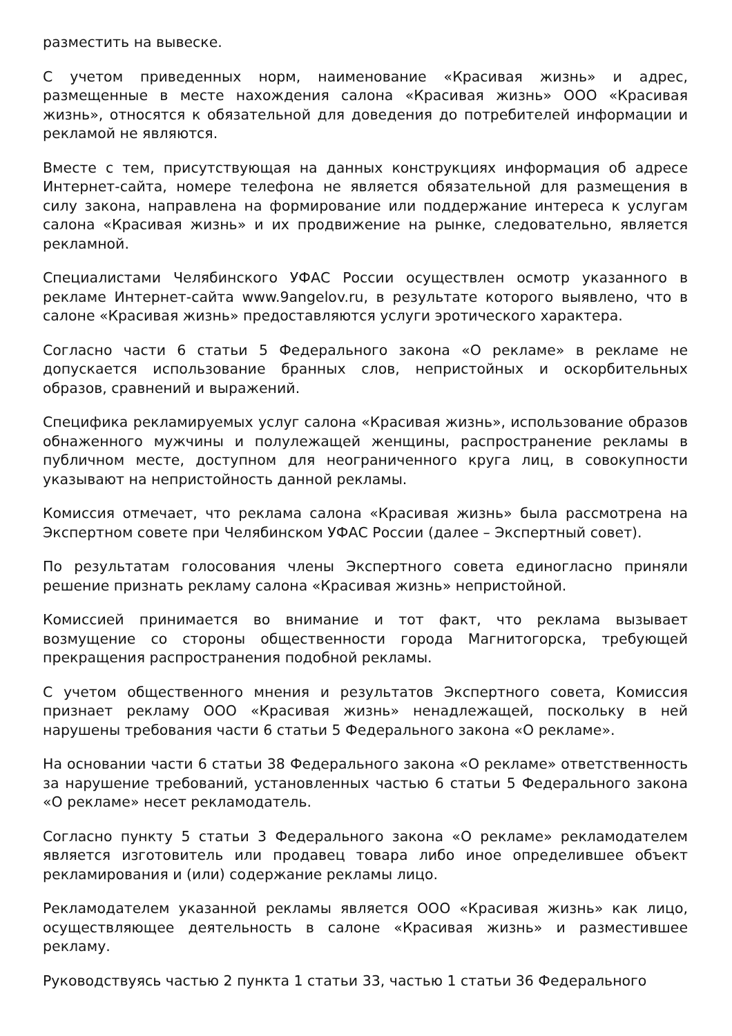разместить на вывеске.
С учетом приведенных норм, наименование «Красивая жизнь» и адрес, размещенные в месте нахождения салона «Красивая жизнь» ООО «Красивая жизнь», относятся к обязательной для доведения до потребителей информации и рекламой не являются.
Вместе с тем, присутствующая на данных конструкциях информация об адресе Интернет-сайта, номере телефона не является обязательной для размещения в силу закона, направлена на формирование или поддержание интереса к услугам салона «Красивая жизнь» и их продвижение на рынке, следовательно, является рекламной.
Специалистами Челябинского УФАС России осуществлен осмотр указанного в рекламе Интернет-сайта www.9angelov.ru, в результате которого выявлено, что в салоне «Красивая жизнь» предоставляются услуги эротического характера.
Согласно части 6 статьи 5 Федерального закона «О рекламе» в рекламе не допускается использование бранных слов, непристойных и оскорбительных образов, сравнений и выражений.
Специфика рекламируемых услуг салона «Красивая жизнь», использование образов обнаженного мужчины и полулежащей женщины, распространение рекламы в публичном месте, доступном для неограниченного круга лиц, в совокупности указывают на непристойность данной рекламы.
Комиссия отмечает, что реклама салона «Красивая жизнь» была рассмотрена на Экспертном совете при Челябинском УФАС России (далее – Экспертный совет).
По результатам голосования члены Экспертного совета единогласно приняли решение признать рекламу салона «Красивая жизнь» непристойной.
Комиссией принимается во внимание и тот факт, что реклама вызывает возмущение со стороны общественности города Магнитогорска, требующей прекращения распространения подобной рекламы.
С учетом общественного мнения и результатов Экспертного совета, Комиссия признает рекламу ООО «Красивая жизнь» ненадлежащей, поскольку в ней нарушены требования части 6 статьи 5 Федерального закона «О рекламе».
На основании части 6 статьи 38 Федерального закона «О рекламе» ответственность за нарушение требований, установленных частью 6 статьи 5 Федерального закона «О рекламе» несет рекламодатель.
Согласно пункту 5 статьи 3 Федерального закона «О рекламе» рекламодателем является изготовитель или продавец товара либо иное определившее объект рекламирования и (или) содержание рекламы лицо.
Рекламодателем указанной рекламы является ООО «Красивая жизнь» как лицо, осуществляющее деятельность в салоне «Красивая жизнь» и разместившее рекламу.
Руководствуясь частью 2 пункта 1 статьи 33, частью 1 статьи 36 Федерального